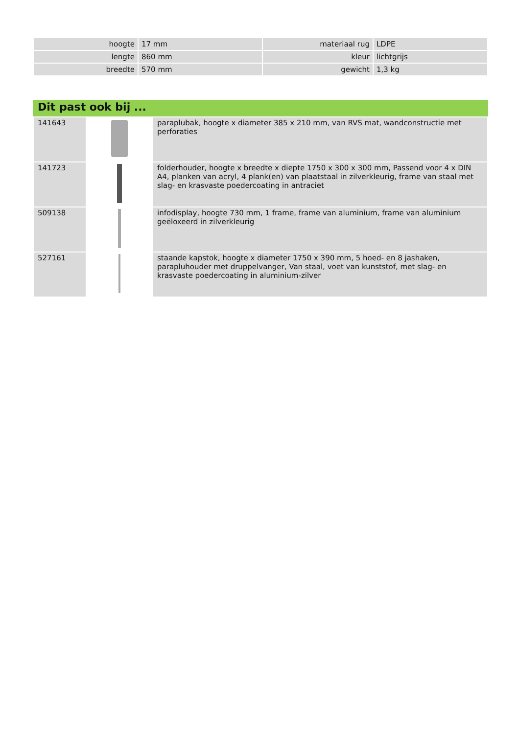| hoogte | 17 mm | materiaal rug | LDPE |
| lengte | 860 mm | kleur | lichtgrijs |
| breedte | 570 mm | gewicht | 1,3 kg |
Dit past ook bij ...
| 141643 | | paraplubak, hoogte x diameter 385 x 210 mm, van RVS mat, wandconstructie met perforaties |
| 141723 | | folderhouder, hoogte x breedte x diepte 1750 x 300 x 300 mm, Passend voor 4 x DIN A4, planken van acryl, 4 plank(en) van plaatstaal in zilverkleurig, frame van staal met slag- en krasvaste poedercoating in antraciet |
| 509138 | | infodisplay, hoogte 730 mm, 1 frame, frame van aluminium, frame van aluminium geëloxeerd in zilverkleurig |
| 527161 | | staande kapstok, hoogte x diameter 1750 x 390 mm, 5 hoed- en 8 jashaken, parapluhouder met druppelvanger, Van staal, voet van kunststof, met slag- en krasvaste poedercoating in aluminium-zilver |